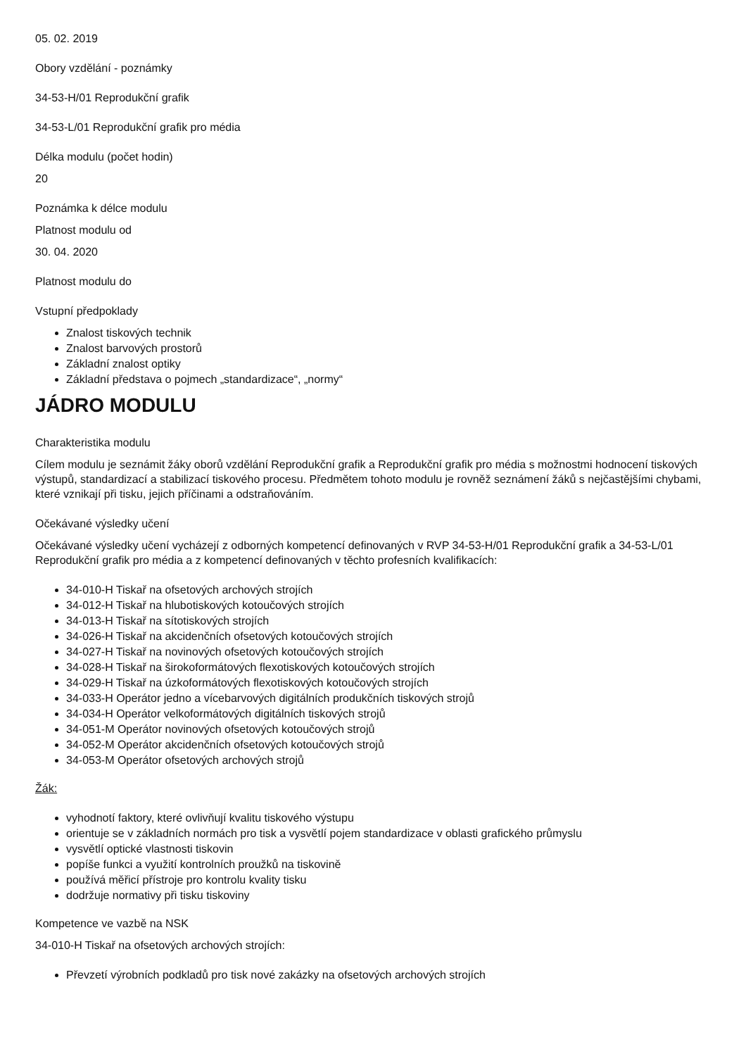05. 02. 2019
Obory vzdělání - poznámky
34-53-H/01 Reprodukční grafik
34-53-L/01 Reprodukční grafik pro média
Délka modulu (počet hodin)
20
Poznámka k délce modulu
Platnost modulu od
30. 04. 2020
Platnost modulu do
Vstupní předpoklady
Znalost tiskových technik
Znalost barvových prostorů
Základní znalost optiky
Základní představa o pojmech „standardizace“, „normy“
JÁDRO MODULU
Charakteristika modulu
Cílem modulu je seznámit žáky oborů vzdělání Reprodukční grafik a Reprodukční grafik pro média s možnostmi hodnocení tiskových výstupů, standardizací a stabilizací tiskového procesu. Předmětem tohoto modulu je rovněž seznámení žáků s nejčastějšími chybami, které vznikají při tisku, jejich příčinami a odstraňováním.
Očekávané výsledky učení
Očekávané výsledky učení vycházejí z odborných kompetencí definovaných v RVP 34-53-H/01 Reprodukční grafik a 34-53-L/01 Reprodukční grafik pro média a z kompetencí definovaných v těchto profesních kvalifikacích:
34-010-H Tiskař na ofsetových archových strojích
34-012-H Tiskař na hlubotiskových kotoučových strojích
34-013-H Tiskař na sítotiskových strojích
34-026-H Tiskař na akcidenčních ofsetových kotoučových strojích
34-027-H Tiskař na novinových ofsetových kotoučových strojích
34-028-H Tiskař na širokoformátových flexotiskových kotoučových strojích
34-029-H Tiskař na úzkoformátových flexotiskových kotoučových strojích
34-033-H Operátor jedno a vícebarvových digitálních produkčních tiskových strojů
34-034-H Operátor velkoformátových digitálních tiskových strojů
34-051-M Operátor novinových ofsetových kotoučových strojů
34-052-M Operátor akcidenčních ofsetových kotoučových strojů
34-053-M Operátor ofsetových archových strojů
Žák:
vyhodnotí faktory, které ovlivňují kvalitu tiskového výstupu
orientuje se v základních normách pro tisk a vysvětlí pojem standardizace v oblasti grafického průmyslu
vysvětlí optické vlastnosti tiskovin
popíše funkci a využití kontrolních proužků na tiskovině
používá měřicí přístroje pro kontrolu kvality tisku
dodržuje normativy při tisku tiskoviny
Kompetence ve vazbě na NSK
34-010-H Tiskař na ofsetových archových strojích:
Převzetí výrobních podkladů pro tisk nové zakázky na ofsetových archových strojích